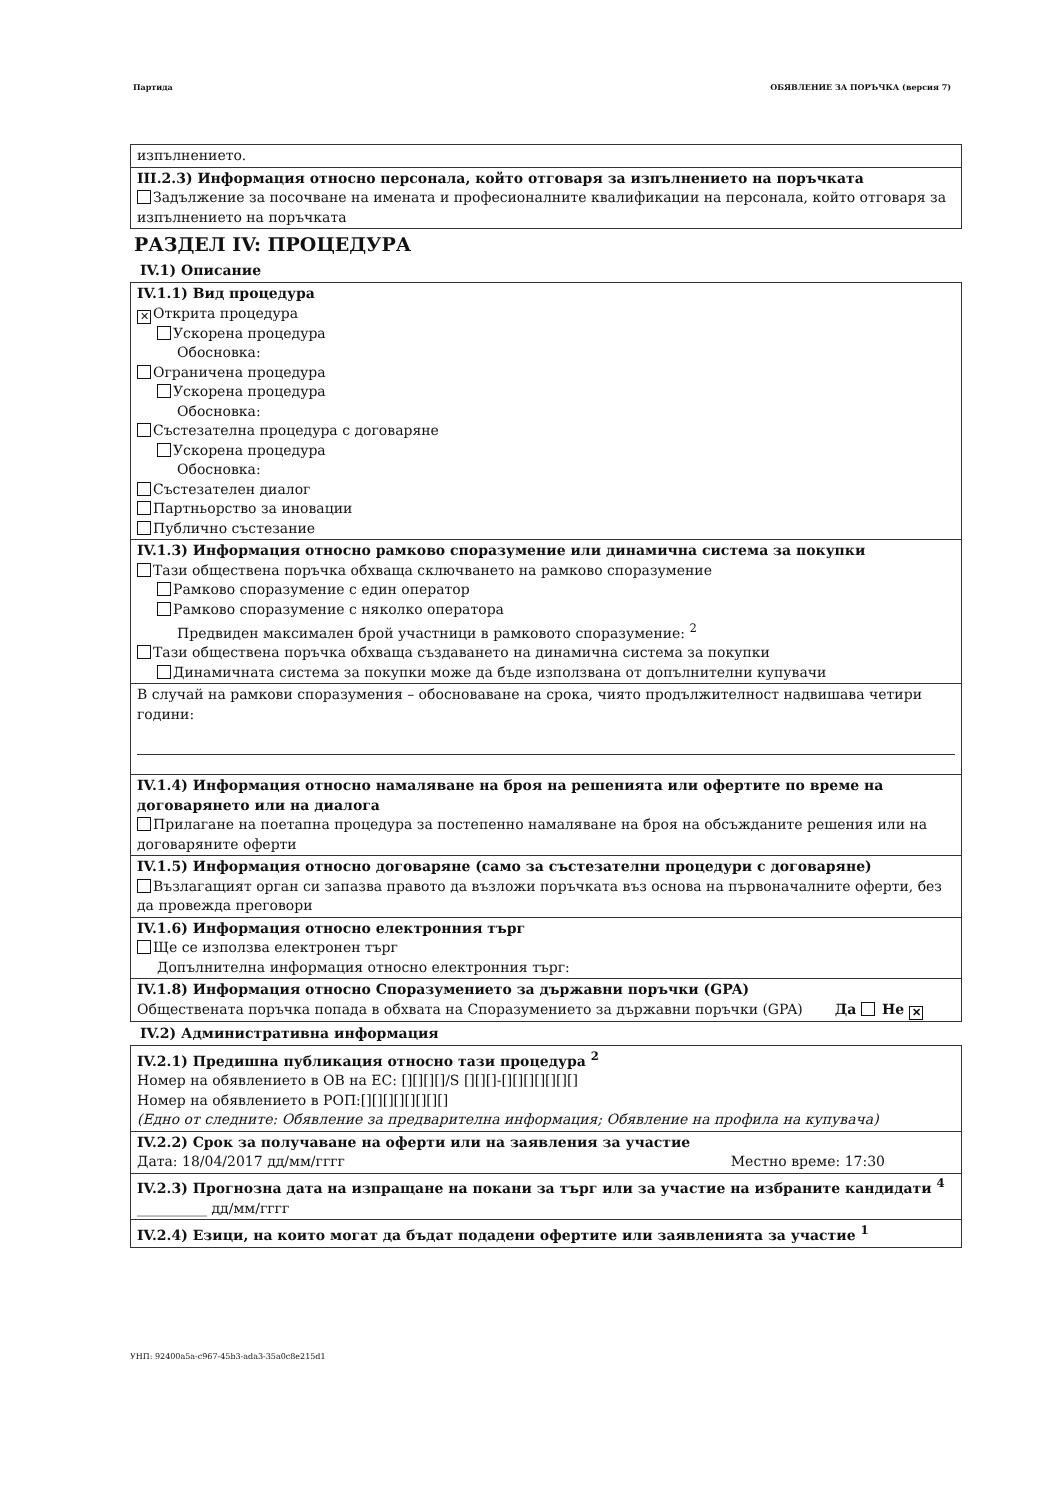Партида ОБЯВЛЕНИЕ ЗА ПОРЪЧКА (версия 7)
изпълнението.
III.2.3) Информация относно персонала, който отговаря за изпълнението на поръчката
Задължение за посочване на имената и професионалните квалификации на персонала, който отговаря за изпълнението на поръчката
РАЗДЕЛ IV: ПРОЦЕДУРА
IV.1) Описание
IV.1.1) Вид процедура
✕ Открита процедура
Ускорена процедура
Обосновка:
Ограничена процедура
Ускорена процедура
Обосновка:
Състезателна процедура с договаряне
Ускорена процедура
Обосновка:
Състезателен диалог
Партньорство за иновации
Публично състезание
IV.1.3) Информация относно рамково споразумение или динамична система за покупки
Тази обществена поръчка обхваща сключването на рамково споразумение
Рамково споразумение с един оператор
Рамково споразумение с няколко оператора
Предвиден максимален брой участници в рамковото споразумение: <sup>2</sup>
Тази обществена поръчка обхваща създаването на динамична система за покупки
Динамичната система за покупки може да бъде използвана от допълнителни купувачи
В случай на рамкови споразумения – обосноваване на срока, чиято продължителност надвишава четири години:
IV.1.4) Информация относно намаляване на броя на решенията или офертите по време на договарянето или на диалога
Прилагане на поетапна процедура за постепенно намаляване на броя на обсъжданите решения или на договаряните оферти
IV.1.5) Информация относно договаряне (само за състезателни процедури с договаряне)
Възлагащият орган си запазва правото да възложи поръчката въз основа на първоначалните оферти, без да провежда преговори
IV.1.6) Информация относно електронния търг
Ще се използва електронен търг
Допълнителна информация относно електронния търг:
IV.1.8) Информация относно Споразумението за държавни поръчки (GPA)
Обществената поръчка попада в обхвата на Споразумението за държавни поръчки (GPA) Да Не ✕
IV.2) Административна информация
IV.2.1) Предишна публикация относно тази процедура <sup>2</sup>
Номер на обявлението в ОВ на ЕС: [][][][]/S [][][]-[][][][][][][]
Номер на обявлението в РОП:[][][][][][][][]
(Едно от следните: Обявление за предварителна информация; Обявление на профила на купувача)
IV.2.2) Срок за получаване на оферти или на заявления за участие
Дата: 18/04/2017 дд/мм/гггг Местно време: 17:30
IV.2.3) Прогнозна дата на изпращане на покани за търг или за участие на избраните кандидати <sup>4</sup>
__________ дд/мм/гггг
IV.2.4) Езици, на които могат да бъдат подадени офертите или заявленията за участие <sup>1</sup>
УНП: 92400a5a-c967-45b3-ada3-35a0c8e215d1